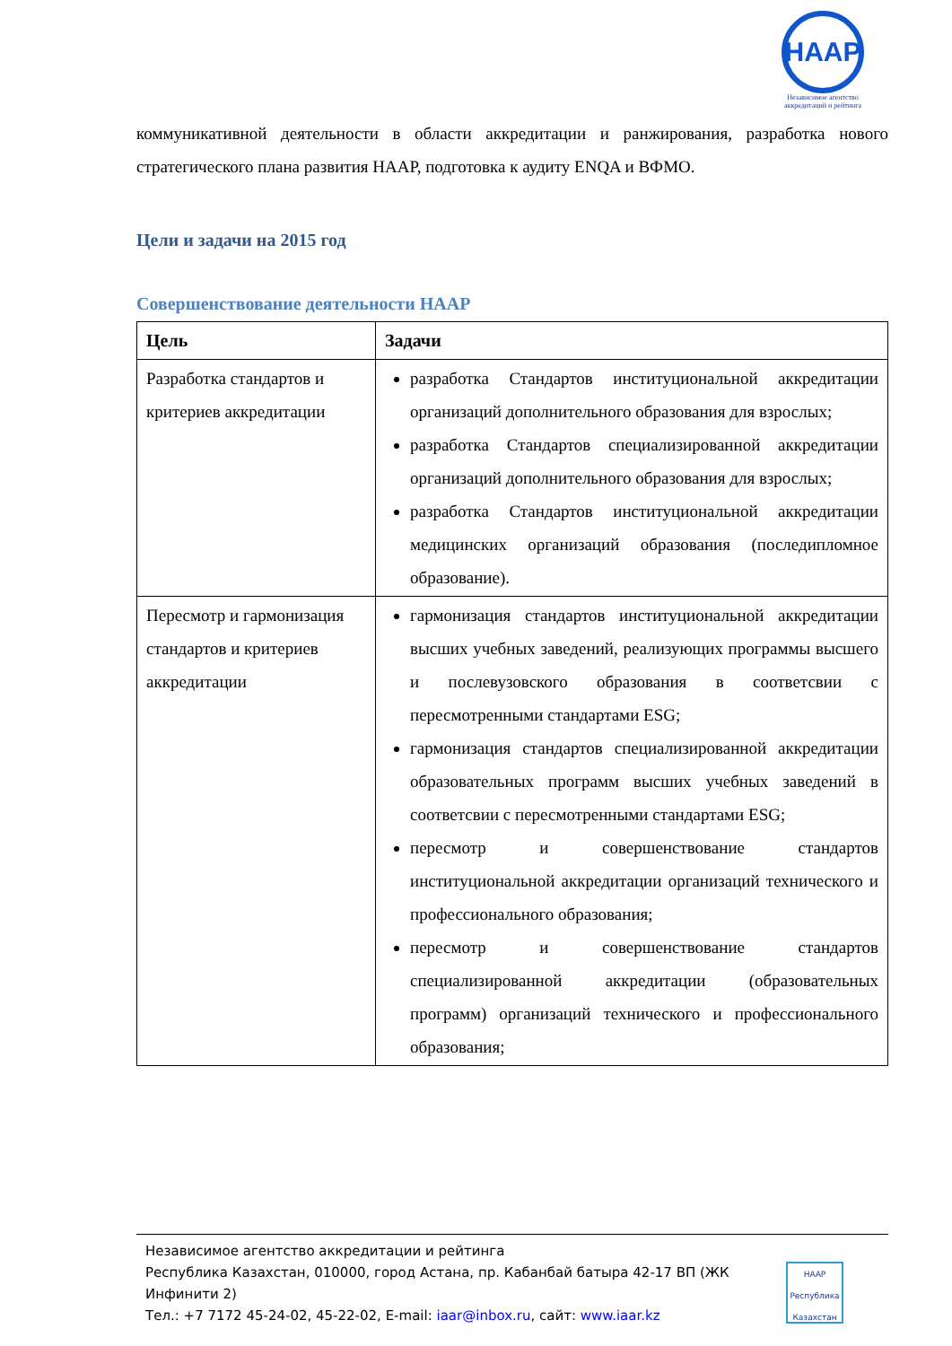HAAP
Независимое агентство аккредитаций и рейтинга
коммуникативной деятельности в области аккредитации и ранжирования, разработка нового стратегического плана развития НААР, подготовка к аудиту ENQA и ВФМО.
Цели и задачи на 2015 год
Совершенствование деятельности НААР
| Цель | Задачи |
| --- | --- |
| Разработка стандартов и критериев аккредитации | разработка Стандартов институциональной аккредитации организаций дополнительного образования для взрослых; разработка Стандартов специализированной аккредитации организаций дополнительного образования для взрослых; разработка Стандартов институциональной аккредитации медицинских организаций образования (последипломное образование). |
| Пересмотр и гармонизация стандартов и критериев аккредитации | гармонизация стандартов институциональной аккредитации высших учебных заведений, реализующих программы высшего и послевузовского образования в соответсвии с пересмотренными стандартами ESG; гармонизация стандартов специализированной аккредитации образовательных программ высших учебных заведений в соответсвии с пересмотренными стандартами ESG; пересмотр и совершенствование стандартов институциональной аккредитации организаций технического и профессионального образования; пересмотр и совершенствование стандартов специализированной аккредитации (образовательных программ) организаций технического и профессионального образования; |
Независимое агентство аккредитации и рейтинга
Республика Казахстан, 010000, город Астана, пр. Кабанбай батыра 42-17 ВП (ЖК
Инфинити 2)
Тел.: +7 7172 45-24-02, 45-22-02, E-mail: iaar@inbox.ru, сайт: www.iaar.kz
НААР Республика Казахстан